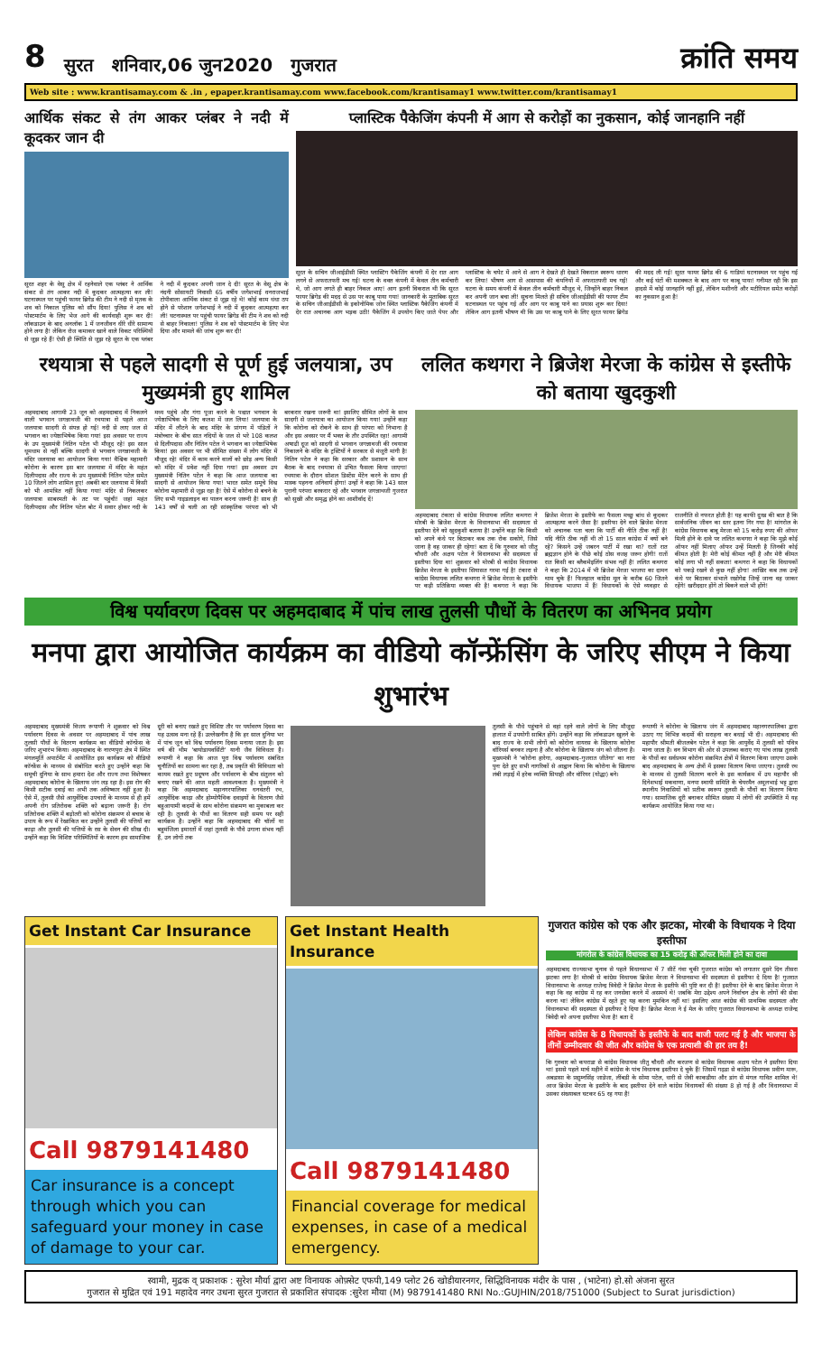8 सुरत शनिवार,06 जुन2020 गुजरात क्रांति समय
Web site : www.krantisamay.com & .in , epaper.krantisamay.com www.facebook.com/krantisamay1 www.twitter.com/krantisamay1
आर्थिक संकट से तंग आकर प्लंबर ने नदी में कूदकर जान दी
सूरत शहर के वेसू क्षेत्र में रहनेवाले एक प्लंबर ने आर्थिक संकट से तंग आकर नदी में कूदकर आत्महत्या कर ली! घटनास्थल पर पहुंची फायर ब्रिगेड की टीम ने नदी से मृतक के शव को निकाल पुलिस को सौंप दिया! पुलिस ने शव को पोस्टमार्टम के लिए भेज आगे की कार्यवाही शुरू कर दी! लॉकडाउन के बाद अनलॉक 1 में जनजीवन धीरे धीरे सामान्य होने लगा है! लेकिन रोज कमाकर खाने वाले विकट परिस्थियों से जूझ रहे हैं! ऐसी ही स्थिति से जूझ रहे सूरत के एक प्लंबर ने नदी में कूदकर अपनी जान दे दी! सूरत के वेसू क्षेत्र के नंदनी सोसायटी निवासी 65 वर्षीय जगेशभाई धनराजभाई टोपीवाला आर्थिक संकट से जूझ रहे थे! कोई काम धंधा ठप होने से परेशान जगेशभाई ने नदी में कूदकर आत्महत्या कर ली! घटनास्थल पर पहुंची फायर ब्रिगेड की टीम ने शव को नदी से बाहर निकाला! पुलिस ने शव को पोस्टमार्टम के लिए भेज दिया और मामले की जांच शुरू कर दी!
प्लास्टिक पैकेजिंग कंपनी में आग से करोड़ों का नुकसान, कोई जानहानि नहीं
सूरत के सचिन जीआईडीसी स्थित प्लास्टिग पैकेजिंग कंपनी में देर रात आग लगने से अफरातफरी मच गई! घटना के वक्त कंपनी में केवल तीन कर्मचारी थे, जो आग लगते ही बाहर निकल आए! आग इतनी विकराल थी कि सूरत फायर ब्रिगेड की मदद से उस पर काबू पाया गया! जानकारी के मुताबिक सूरत के सचिन जीआईडीसी के इकोनोमिक जोन स्थित प्लास्टिक पैकेजिंग कंपनी में देर रात अचानक आग भड़क उठी! पैकेजिंग में उपयोग किए जाते पेपर और प्लास्टिक के चपेट में आने से आग ने देखते ही देखते विकराल स्वरूप धारण कर लिया! भीषण आग से आसपास की कंपनियों में अफरातफरी मच गई! घटना के समय कंपनी में केवल तीन कर्मचारी मौजूद थे, जिन्होंने बाहर निकल कर अपनी जान बचा ली! सूचना मिलते ही सचिन जीआईडीसी की फायर टीम घटनास्थल पर पहुंच गई और आग पर काबू पाने का प्रयास शुरू कर दिया! लेकिन आग इतनी भीषण थी कि उस पर काबू पाने के लिए सूरत फायर ब्रिगेड की मदद ली गई! सूरत फायर ब्रिगेड की 6 गाडियां घटनास्थल पर पहुंच गई और कई घंटों की मशक्कत के बाद आग पर काबू पाया! गनीमत रही कि इस हादसे में कोई जानहानि नहीं हुई, लेकिन मशीनरी और मटीरियल समेत करोड़ों का नुकसान हुआ है!
रथयात्रा से पहले सादगी से पूर्ण हुई जलयात्रा, उप मुख्यमंत्री हुए शामिल
अहमदाबाद आगामी 23 जून को अहमदाबाद में निकलने वाली भगवान जगन्नाथजी की रथयात्रा से पहले आज जलयात्रा सादगी से संपन्न हो गई! नदी से लाए जल से भगवान का ज्येष्ठाभिषेक किया गया! इस अवसर पर राज्य के उप मुख्यमंत्री नितिन पटेल भी मौजूद रहे! इस साल धूमधाम से नहीं बल्कि सादगी से भगवान जगन्नाथजी के मंदिर जलयात्रा का आयोजन किया गया! वैश्विक महामारी कोरोना के कारण इस बार जलयात्रा में मंदिर के महंत दिलीपदास और राज्य के उप मुख्यमंत्री नितिन पटेल समेत 10 जितने लोग शामिल हुए! अबकी बार जलयात्रा में किसी को भी आमंत्रित नहीं किया गया! मंदिर से निकलकर जलयात्रा साबरमती के तट पर पहुंची! जहां महंत दिलीपदास और नितिन पटेल बोट में सवार होकर नदी के मध्य पहुंचे और गंगा पूजा करने के पश्चात भगवान के ज्येष्ठाभिषेक के लिए कलश में जल लिया! जलयात्रा के मंदिर में लौटने के बाद मंदिर के प्रांगण में पंडितों ने मंत्रोच्चार के बीच सात नदियों के जल से भरे 108 कलश से दिलीपदास और नितिन पटेल ने भगवान का ज्येष्ठाभिषेक किया! इस अवसर पर भी सीमित संख्या में लोग मंदिर में मौजूद रहे! मंदिर में काम करने वालों को छोड़ अन्य किसी को मंदिर में प्रवेश नहीं दिया गया! इस अवसर उप मुख्यमंत्री नितिन पटेल ने कहा कि आज जलयात्रा का सादगी से आयोजन किया गया! भारत समेत समूचे विश्व कोरोना महामारी से जूझ रहा है! ऐसे में कोरोना से बचने के लिए सभी गाइडलाइन का पालन करना जरूरी है! साथ ही 143 वर्षों से चली आ रही सांस्कृतिक परंपरा को भी बरकरार रखना जरूरी था! इसलिए सीमित लोगों के साथ सादगी से जलयात्रा का आयोजन किया गया! उन्होंने कहा कि कोरोना को रोकने के साथ ही परंपरा को निभाना है और इस अवसर पर मैं भक्त के तौर उपस्थित रहा! आगामी अषाढी दूज को सादगी से भगवान जगन्नाथजी की रथयात्रा निकालने के मंदिर के ट्रस्टियों ने सरकार से मंजूरी मांगी है! नितिन पटेल ने कहा कि सरकार और प्रशासन के साथ बैठक के बाद रथयात्रा से उचित फैसला किया जाएगा! रथयात्रा के दौरान सोशल डिस्टेंस मेंटेन करने के साथ ही मास्क पहनना अनिवार्य होगा! उन्हों ने कहा कि 143 साल पुरानी परंपरा बरकरार रहे और भगवान जगन्नाथजी गुजरात को सुखी और समृद्ध होने का आशीर्वाद दें!
ललित कथगरा ने ब्रिजेश मेरजा के कांग्रेस से इस्तीफे को बताया खुदकुशी
अहमदाबाद टंकारा से कांग्रेस विधायक ललित कथगरा ने मोरबी के ब्रिजेश मेरजा के विधानसभा की सदस्यता से इस्तीफा देने को खुदकुशी बताया है! उन्होंने कहा कि किसी को अपने कंधे पर बिठाकर कब तक रोक सकोगे, जिसे जाना है वह जाकर ही रहेगा! बता दें कि गुरुवार को जीतु चौधरी और अक्षय पटेल ने विधानसभा की सदस्यता से इस्तीफा दिया था! शुक्रवार को मोरबी से कांग्रेस विधायक ब्रिजेश मेरजा के इस्तीफा सियासत गरमा गई है! टंकारा से कांग्रेस विधायक ललित कथगरा ने ब्रिजेश मेरजा के इस्तीफे पर कड़ी प्रतिक्रिया व्यक्त की है! कथगरा ने कहा कि ब्रिजेश मेरजा के इस्तीफे का फैसला मच्छू बांध से कूदकर आत्महत्या करने जैसा है! इस्तीफा देने वाले ब्रिजेश मेरजा को अचानक पता चला कि पार्टी की नीति ठीक नहीं है! यदि नीति ठीक नहीं थी तो 15 साल कांग्रेस में क्यों बने रहे? किसने उन्हें जबरन पार्टी में रखा था? रातों रात ब्रह्मज्ञान होने के पीछे कोई ठोस वजह जरूर होगी! रातों रात किसी का ब्लैकमेइलिंग संभव नहीं है! ललित कथगरा ने कहा कि 2014 में भी ब्रिजेश मेरजा भाजपा का दामन थाम चुके हैं! फिलहाल कांग्रेस मूल के करीब 60 जितने विधायक भाजपा में हैं! विधायकों के ऐसे व्यवहार से राजनीति से नफरत होती है! यह काफी दुःख की बात है कि सार्वजनिक जीवन का स्तर इतना गिर गया है! मांगरोल के कांग्रेस विधायक बाबू मेरजा को 15 करोड़ रुपए की ऑफर मिली होने के दावे पर ललित कथगरा ने कहा कि मुझे कोई ऑफर नहीं मिलाए ऑफर उन्हें मिलती है जिनकी कोई कीमत होती है! मेरी कोई कीमत नहीं है और मेरी कीमत कोई लगा भी नहीं सकता! कथगरा ने कहा कि विधायकों को पकड़े रखने से कुछ नहीं होगा! आखिर कब तक उन्हें कंधे पर बिठाकर संभाले रखोगेद्य जिन्हें जाना वह जाकर रहेंगे! खरीददार होंगे तो बिकने वाले भी होंगे!
विश्व पर्यावरण दिवस पर अहमदाबाद में पांच लाख तुलसी पौधों के वितरण का अभिनव प्रयोग
मनपा द्वारा आयोजित कार्यक्रम का वीडियो कॉन्फ्रेंसिंग के जरिए सीएम ने किया शुभारंभ
अहमदाबाद मुख्यमंत्री विजय रूपाणी ने शुक्रवार को विश्व पर्यावरण दिवस के अवसर पर अहमदाबाद में पांच लाख तुलसी पौधों के वितरण कार्यक्रम का वीडियो कॉन्फ्रेंस के जरिए शुभारंभ किया। अहमदाबाद के नारणपुरा क्षेत्र में स्थित मंगलमूर्ति अपार्टमेंट में आयोजित इस कार्यक्रम को वीडियो कॉन्फ्रेंस के माध्यम से संबोधित करते हुए उन्होंने कहा कि समूची दुनिया के साथ हमारा देश और राज्य तथा विशेषकर अहमदाबाद कोरोना के खिलाफ जंग लड़ रहा है। इस रोग की किसी सटीक दवाई का अभी तक अविष्कार नहीं हुआ है। ऐसे में, तुलसी जैसे आयुर्वेदिक उपचारों के माध्यम से ही हमें अपनी रोग प्रतिरोधक शक्ति को बढ़ाना जरूरी है। रोग प्रतिरोधक शक्ति में बढ़ोतरी को कोरोना संक्रमण से बचाव के उपाय के रूप में रेखांकित कर उन्होंने तुलसी की पत्तियों का काढ़ा और तुलसी की पत्तियों के रस के सेवन की सीख दी। उन्होंने कहा कि विशिष्ट परिस्थितियों के कारण हम सामाजिक दूरी को बनाए रखते हुए विशिष्ट तौर पर पर्यावरण दिवस का यह उत्सव मना रहे हैं। उल्लेखनीय है कि हर साल दुनिया भर में पांच जून को विश्व पर्यावरण दिवस मनाया जाता है। इस वर्ष की थीम 'बायोडायवर्सिटी' यानी जैव विविधता है। रूपाणी ने कहा कि आज पूरा विश्व पर्यावरण संबंधित चुनौतियों का सामना कर रहा है, तब प्रकृति की विविधता को कायम रखते हुए प्रदूषण और पर्यावरण के बीच संतुलन को बनाए रखने की आज महती आवश्यकता है। मुख्यमंत्री ने कहा कि अहमदाबाद महानगरपालिका धनवंतरी रथ, आयुर्वेदिक काढ़ा और होम्योपैथिक दवाइयों के वितरण जैसे बहुआयामी कदमों के साथ कोरोना संक्रमण का मुकाबला कर रही है। तुलसी के पौधों का वितरण सही समय पर सही कार्यक्रम है। उन्होंने कहा कि अहमदाबाद की चॉलों या बहुमंजिला इमारतों में जहां तुलसी के पौधे उगाना संभव नहीं हैं, उन लोगों तक
तुलसी के पौधे पहुंचाने से वहां रहने वाले लोगों के लिए मौजूदा हालात में उपयोगी साबित होंगे। उन्होंने कहा कि लॉकडाउन खुलने के बाद राज्य के सभी लोगों को कोरोना वायरस के खिलाफ कोरोना वॉरियर्स बनकर लड़ना है और कोरोना के खिलाफ जंग को जीतना है। मुख्यमंत्री ने 'कोरोना हारेगा, अहमदाबाद–गुजरात जीतेगा' का नारा पुनः देते हुए सभी नागरिकों से आह्वान किया कि कोरोना के खिलाफ लंबी लड़ाई में हरेक व्यक्ति सिपाही और वॉरियर (योद्धा) बने।
रूपाणी ने कोरोना के खिलाफ जंग में अहमदाबाद महानगरपालिका द्वारा उठाए गए विभिन्न कदमों की सराहना कर बधाई भी दी। अहमदाबाद की महापौर श्रीमती बीजलबेन पटेल ने कहा कि आयुर्वेद में तुलसी को पवित्र माना जाता है। वन विभाग की ओर से उपलब्ध कराए गए पांच लाख तुलसी के पौधों का सर्वप्रथम कोरोना संक्रमित क्षेत्रों में वितरण किया जाएगा उसके बाद अहमदाबाद के अन्य क्षेत्रों में इसका वितरण किया जाएगा। तुलसी रथ के माध्यम से तुलसी वितरण करने के इस कार्यक्रम में उप महापौर श्री दिनेशभाई मकवाणा, मनपा स्थायी समिति के चेयरमैन अमूलभाई भट्ट द्वारा स्थानीय निवासियों को प्रतीक स्वरूप तुलसी के पौधों का वितरण किया गया। सामाजिक दूरी बनाकर सीमित संख्या में लोगों की उपस्थिति में यह कार्यक्रम आयोजित किया गया था।
Get Instant Car Insurance
Call 9879141480
Car insurance is a concept through which you can safeguard your money in case of damage to your car.
Get Instant Health Insurance
Call 9879141480
Financial coverage for medical expenses, in case of a medical emergency.
गुजरात कांग्रेस को एक और झटका, मोरबी के विधायक ने दिया इस्तीफा
मांगरोल के कांग्रेस विधायक का 15 करोड़ की ऑफर मिली होने का दावा
अहमदाबाद राज्यसभा चुनाव से पहले विधानसभा में 7 सीटें गंवा चुकी गुजरात कांग्रेस को लगातार दूसरे दिन तीसरा झटका लगा है! मोरबी से कांग्रेस विधायक ब्रिजेश मेरजा ने विधानसभा की सदस्यता से इस्तीफा दे दिया है! गुजरात विधानसभा के अध्यक्ष राजेन्द्र त्रिवेदी ने ब्रिजेश मेरजा के इस्तीफे की पुष्टि कर दी है! इस्तीफा देने के बाद ब्रिजेश मेरजा ने कहा कि वह कांग्रेस में रह कर जनसेवा करने में असमर्थ थे! जबकि मेरा उद्देश्य अपने निर्वाचन क्षेत्र के लोगों की सेवा करना था! लेकिन कांग्रेस में रहते हुए यह करना मुमकिन नहीं था! इसलिए आज कांग्रेस की प्राथमिक सदस्यता और विधानसभा की सदस्यता से इस्तीफा दे दिया है! ब्रिजेश मेरजा ने ई मेल के जरिए गुजरात विधानसभा के अध्यक्ष राजेन्द्र त्रिवेदी को अपना इस्तीफा भेजा है! बता दें
लेकिन कांग्रेस के 8 विधायकों के इस्तीफे के बाद बाजी पलट गई है और भाजपा के तीनों उम्मीदवार की जीत और कांग्रेस के एक प्रत्याशी की हार तय है!
कि गुरुवार को कपराडा से कांग्रेस विधायक जीतु चौधरी और करजण से कांग्रेस विधायक अक्षय पटेल ने इस्तीफा दिया था! इससे पहले मार्च महीने में कांग्रेस के पांच विधायक इस्तीफा दे चुके हैं! जिसमें गढ़डा से कांग्रेस विधायक प्रवीण मारू, अबडासा के प्रद्युम्नसिंह जाडेजा, लींबडी के सोमा पटेल, धारी से जेवी काकडीया और डांग से मंगल गावित शामिल थे! आज ब्रिजेश मेरजा के इस्तीफे के बाद इस्तीफा देने वाले कांग्रेस विधायकों की संख्या 8 हो गई है और विधानसभा में उसका संख्याबल घटकर 65 रह गया है!
स्वामी, मुद्रक व् प्रकाशक : सुरेश मौर्या द्वारा अष्ट विनायक ओफ़्सेट एफपी,149 प्लोट 26 खोडीयारनगर, सिद्धिविनायक मंदीर के पास , (भाटेना) हो.सो अंजना सुरत
गुजरात से मुद्रित एवं 191 महादेव नगर उधना सुरत गुजरात से प्रकाशित संपादक :सुरेश मौया (M) 9879141480 RNI No.:GUJHIN/2018/751000 (Subject to Surat jurisdiction)